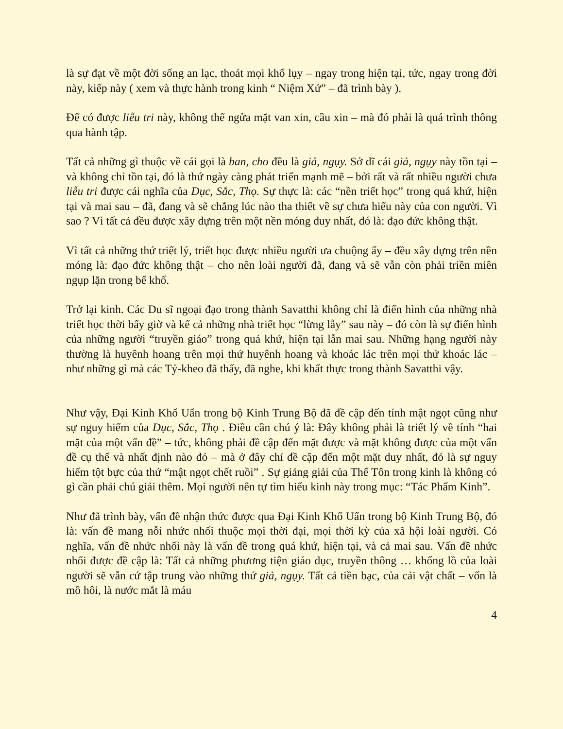là sự đạt về một đời sống an lạc, thoát mọi khổ lụy – ngay trong hiện tại, tức, ngay trong đời này, kiếp này ( xem và thực hành trong kinh “ Niệm Xứ” – đã trình bày ).
Để có được liễu tri này, không thể ngửa mặt van xin, cầu xin – mà đó phải là quá trình thông qua hành tập.
Tất cả những gì thuộc về cái gọi là ban, cho đều là giả, ngụy. Sở dĩ cái giả, ngụy này tồn tại – và không chỉ tồn tại, đó là thứ ngày càng phát triển mạnh mẽ – bởi rất và rất nhiều người chưa liễu tri được cái nghĩa của Dục, Sắc, Thọ. Sự thực là: các “nền triết học” trong quá khứ, hiện tại và mai sau – đã, đang và sẽ chẳng lúc nào tha thiết về sự chưa hiểu này của con người. Vì sao ? Vì tất cả đều được xây dựng trên một nền móng duy nhất, đó là: đạo đức không thật.
Vì tất cả những thứ triết lý, triết học được nhiều người ưa chuộng ấy – đều xây dựng trên nền móng là: đạo đức không thật – cho nên loài người đã, đang và sẽ vẫn còn phải triền miên ngụp lặn trong bể khổ.
Trở lại kinh. Các Du sĩ ngoại đạo trong thành Savatthi không chỉ là điển hình của những nhà triết học thời bấy giờ và kể cả những nhà triết học “lừng lẫy” sau này – đó còn là sự điển hình của những người “truyền giáo” trong quá khứ, hiện tại lẫn mai sau. Những hạng người này thường là huyênh hoang trên mọi thứ huyênh hoang và khoác lác trên mọi thứ khoác lác – như những gì mà các Tỷ-kheo đã thấy, đã nghe, khi khất thực trong thành Savatthi vậy.
Như vậy, Đại Kinh Khổ Uẩn trong bộ Kinh Trung Bộ đã đề cập đến tính mật ngọt cũng như sự nguy hiểm của Dục, Sắc, Thọ . Điều cần chú ý là: Đây không phải là triết lý về tính “hai mặt của một vấn đề” – tức, không phải đề cập đến mặt được và mặt không được của một vấn đề cụ thể và nhất định nào đó – mà ở đây chỉ đề cập đến một mặt duy nhất, đó là sự nguy hiểm tột bực của thứ “mật ngọt chết ruồi” . Sự giảng giải của Thế Tôn trong kinh là không có gì cần phải chú giải thêm. Mọi người nên tự tìm hiểu kinh này trong mục: “Tác Phẩm Kinh”.
Như đã trình bày, vấn đề nhận thức được qua Đại Kinh Khổ Uẩn trong bộ Kinh Trung Bộ, đó là: vấn đề mang nỗi nhức nhối thuộc mọi thời đại, mọi thời kỳ của xã hội loài người. Có nghĩa, vấn đề nhức nhối này là vấn đề trong quá khứ, hiện tại, và cả mai sau. Vấn đề nhức nhối được đề cập là: Tất cả những phương tiện giáo dục, truyền thông … khổng lồ của loài người sẽ vẫn cứ tập trung vào những thứ giả, ngụy. Tất cả tiền bạc, của cải vật chất – vốn là mồ hôi, là nước mắt là máu
4